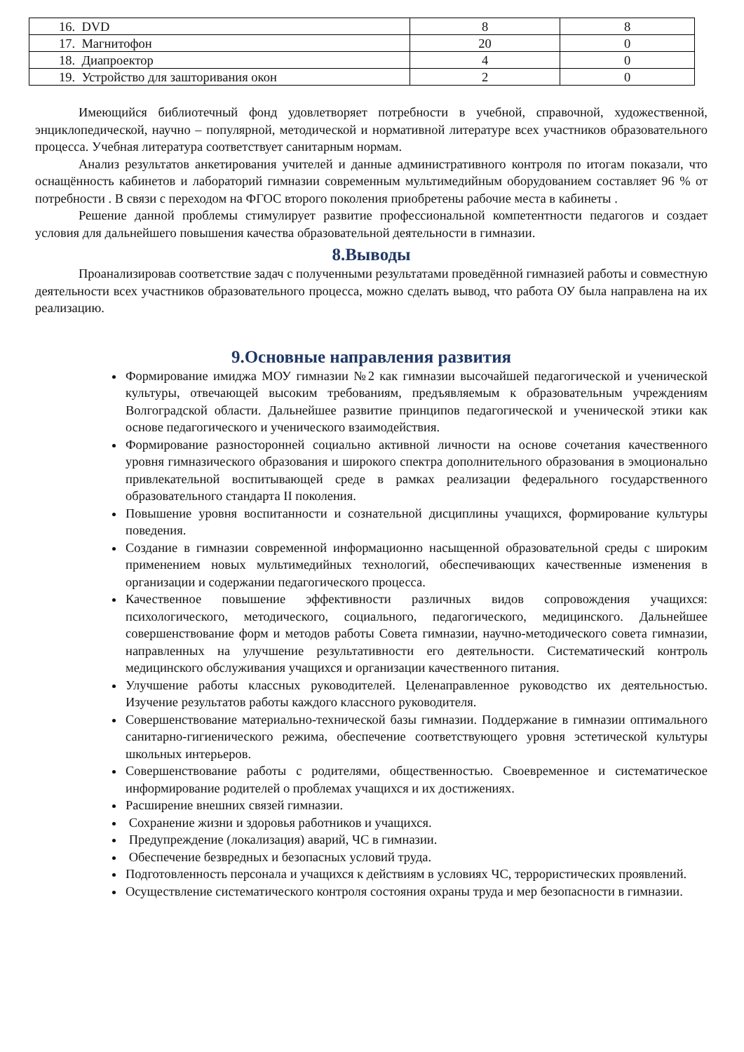| 16. DVD | 8 | 8 |
| 17. Магнитофон | 20 | 0 |
| 18. Диапроектор | 4 | 0 |
| 19. Устройство для зашторивания окон | 2 | 0 |
Имеющийся библиотечный фонд удовлетворяет потребности в учебной, справочной, художественной, энциклопедической, научно – популярной, методической и нормативной литературе всех участников образовательного процесса. Учебная литература соответствует санитарным нормам.
Анализ результатов анкетирования учителей и данные административного контроля по итогам показали, что оснащённость кабинетов и лабораторий гимназии современным мультимедийным оборудованием составляет 96 % от потребности . В связи с переходом на ФГОС второго поколения приобретены рабочие места в кабинеты .
Решение данной проблемы стимулирует развитие профессиональной компетентности педагогов и создает условия для дальнейшего повышения качества образовательной деятельности в гимназии.
8.Выводы
Проанализировав соответствие задач с полученными результатами проведённой гимназией работы и совместную деятельности всех участников образовательного процесса, можно сделать вывод, что работа ОУ была направлена на их реализацию.
9.Основные направления развития
Формирование имиджа МОУ гимназии №2 как гимназии высочайшей педагогической и ученической культуры, отвечающей высоким требованиям, предъявляемым к образовательным учреждениям Волгоградской области. Дальнейшее развитие принципов педагогической и ученической этики как основе педагогического и ученического взаимодействия.
Формирование разносторонней социально активной личности на основе сочетания качественного уровня гимназического образования и широкого спектра дополнительного образования в эмоционально привлекательной воспитывающей среде в рамках реализации федерального государственного образовательного стандарта II поколения.
Повышение уровня воспитанности и сознательной дисциплины учащихся, формирование культуры поведения.
Создание в гимназии современной информационно насыщенной образовательной среды с широким применением новых мультимедийных технологий, обеспечивающих качественные изменения в организации и содержании педагогического процесса.
Качественное повышение эффективности различных видов сопровождения учащихся: психологического, методического, социального, педагогического, медицинского. Дальнейшее совершенствование форм и методов работы Совета гимназии, научно-методического совета гимназии, направленных на улучшение результативности его деятельности. Систематический контроль медицинского обслуживания учащихся и организации качественного питания.
Улучшение работы классных руководителей. Целенаправленное руководство их деятельностью. Изучение результатов работы каждого классного руководителя.
Совершенствование материально-технической базы гимназии. Поддержание в гимназии оптимального санитарно-гигиенического режима, обеспечение соответствующего уровня эстетической культуры школьных интерьеров.
Совершенствование работы с родителями, общественностью. Своевременное и систематическое информирование родителей о проблемах учащихся и их достижениях.
Расширение внешних связей гимназии.
Сохранение жизни и здоровья работников и учащихся.
Предупреждение (локализация) аварий, ЧС в гимназии.
Обеспечение безвредных и безопасных условий труда.
Подготовленность персонала и учащихся к действиям в условиях ЧС, террористических проявлений.
Осуществление систематического контроля состояния охраны труда и мер безопасности в гимназии.